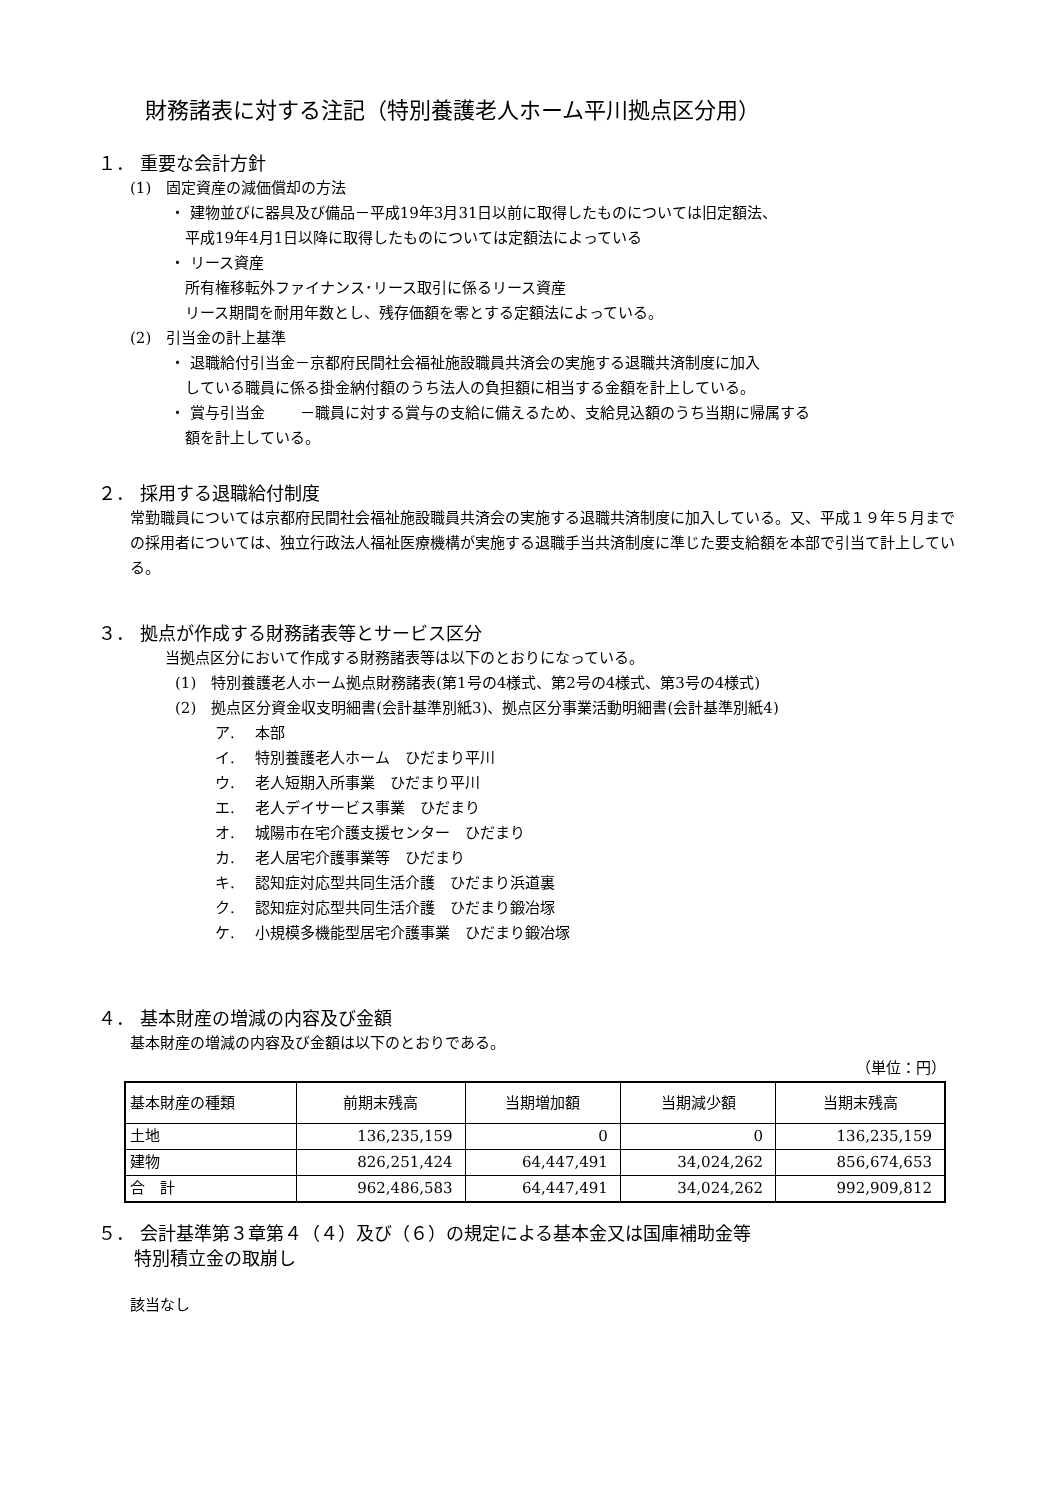財務諸表に対する注記（特別養護老人ホーム平川拠点区分用）
１． 重要な会計方針
(1)　固定資産の減価償却の方法
・ 建物並びに器具及び備品－平成19年3月31日以前に取得したものについては旧定額法、
平成19年4月1日以降に取得したものについては定額法によっている
・ リース資産
所有権移転外ファイナンス･リース取引に係るリース資産
リース期間を耐用年数とし、残存価額を零とする定額法によっている。
(2)　引当金の計上基準
・ 退職給付引当金－京都府民間社会福祉施設職員共済会の実施する退職共済制度に加入
している職員に係る掛金納付額のうち法人の負担額に相当する金額を計上している。
・ 賞与引当金　　 －職員に対する賞与の支給に備えるため、支給見込額のうち当期に帰属する
額を計上している。
２． 採用する退職給付制度
常勤職員については京都府民間社会福祉施設職員共済会の実施する退職共済制度に加入している。又、平成１９年５月までの採用者については、独立行政法人福祉医療機構が実施する退職手当共済制度に準じた要支給額を本部で引当て計上している。
３． 拠点が作成する財務諸表等とサービス区分
当拠点区分において作成する財務諸表等は以下のとおりになっている。
(1)　特別養護老人ホーム拠点財務諸表(第1号の4様式、第2号の4様式、第3号の4様式)
(2)　拠点区分資金収支明細書(会計基準別紙3)、拠点区分事業活動明細書(会計基準別紙4)
ア.　 本部
イ.　 特別養護老人ホーム　ひだまり平川
ウ.　 老人短期入所事業　ひだまり平川
エ.　 老人デイサービス事業　ひだまり
オ.　 城陽市在宅介護支援センター　ひだまり
カ.　 老人居宅介護事業等　ひだまり
キ.　 認知症対応型共同生活介護　ひだまり浜道裏
ク.　 認知症対応型共同生活介護　ひだまり鍛冶塚
ケ.　 小規模多機能型居宅介護事業　ひだまり鍛冶塚
４． 基本財産の増減の内容及び金額
基本財産の増減の内容及び金額は以下のとおりである。
（単位：円）
| 基本財産の種類 | 前期末残高 | 当期増加額 | 当期減少額 | 当期末残高 |
| --- | --- | --- | --- | --- |
| 土地 | 136,235,159 | 0 | 0 | 136,235,159 |
| 建物 | 826,251,424 | 64,447,491 | 34,024,262 | 856,674,653 |
| 合 計 | 962,486,583 | 64,447,491 | 34,024,262 | 992,909,812 |
５． 会計基準第３章第４（４）及び（６）の規定による基本金又は国庫補助金等
　　特別積立金の取崩し
該当なし